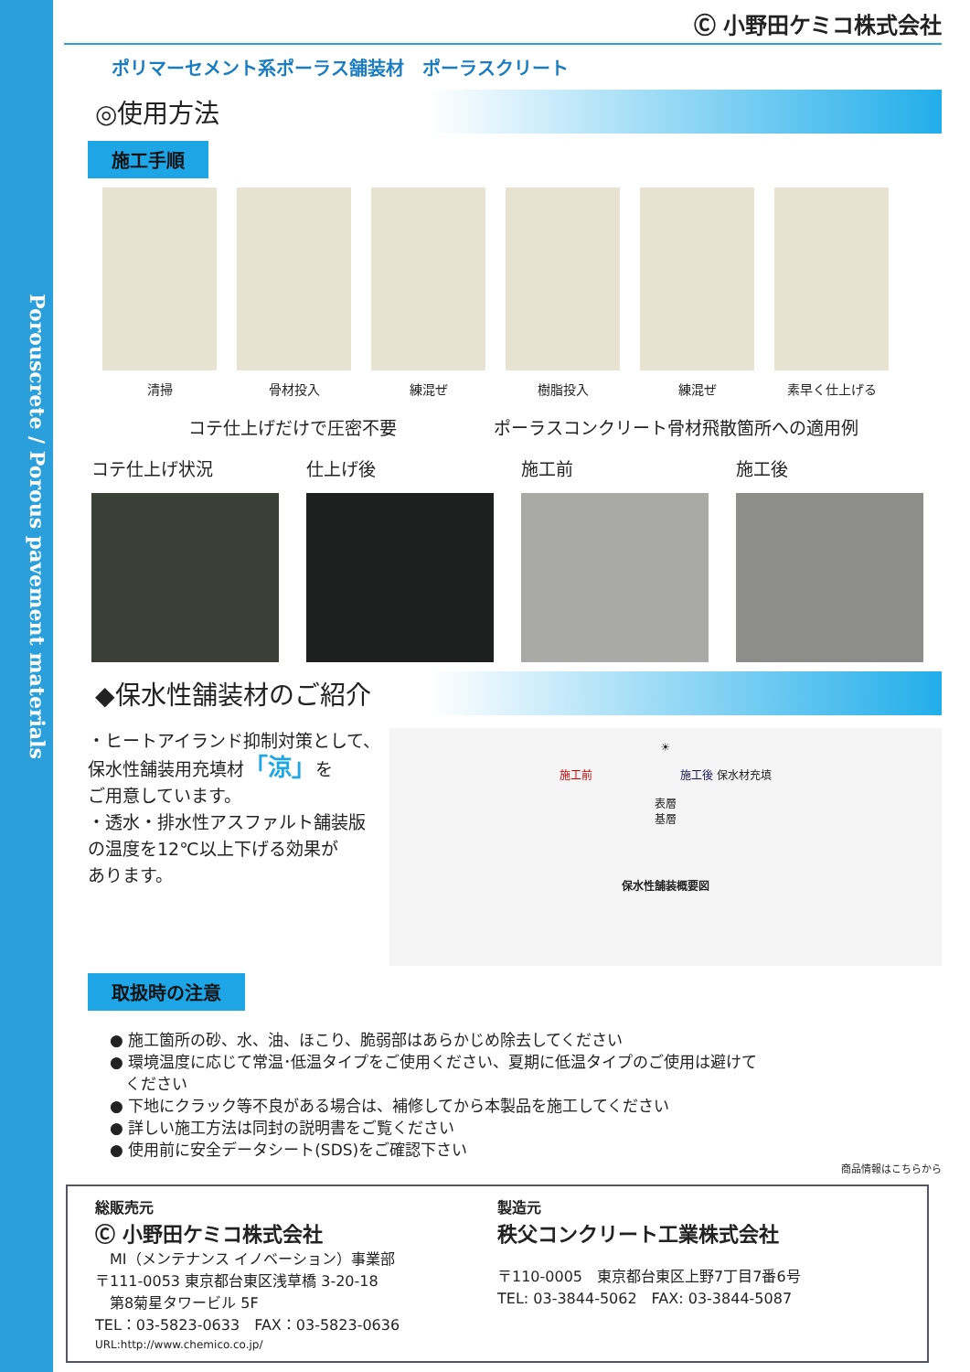Porouscrete / Porous pavement materials
Ⓒ 小野田ケミコ株式会社
ポリマーセメント系ポーラス舗装材　ポーラスクリート
◎使用方法
施工手順
清掃 骨材投入 練混ぜ 樹脂投入 練混ぜ 素早く仕上げる
コテ仕上げだけで圧密不要 ポーラスコンクリート骨材飛散箇所への適用例
コテ仕上げ状況 仕上げ後 施工前 施工後
◆保水性舗装材のご紹介
・ヒートアイランド抑制対策として、
保水性舗装用充填材「涼」を
ご用意しています。
・透水・排水性アスファルト舗装版
の温度を12℃以上下げる効果が
あります。
☀
施工前　　　　　　　　施工後 保水材充填
表層
基層
保水性舗装概要図
取扱時の注意
● 施工箇所の砂、水、油、ほこり、脆弱部はあらかじめ除去してください
● 環境温度に応じて常温･低温タイプをご使用ください、夏期に低温タイプのご使用は避けて
　ください
● 下地にクラック等不良がある場合は、補修してから本製品を施工してください
● 詳しい施工方法は同封の説明書をご覧ください
● 使用前に安全データシート(SDS)をご確認下さい
商品情報はこちらから
総販売元
Ⓒ 小野田ケミコ株式会社
　MI（メンテナンス イノベーション）事業部
〒111-0053 東京都台東区浅草橋 3-20-18
　第8菊星タワービル 5F
TEL：03-5823-0633　FAX：03-5823-0636
URL:http://www.chemico.co.jp/
製造元
秩父コンクリート工業株式会社
〒110-0005　東京都台東区上野7丁目7番6号
TEL: 03-3844-5062　FAX: 03-3844-5087